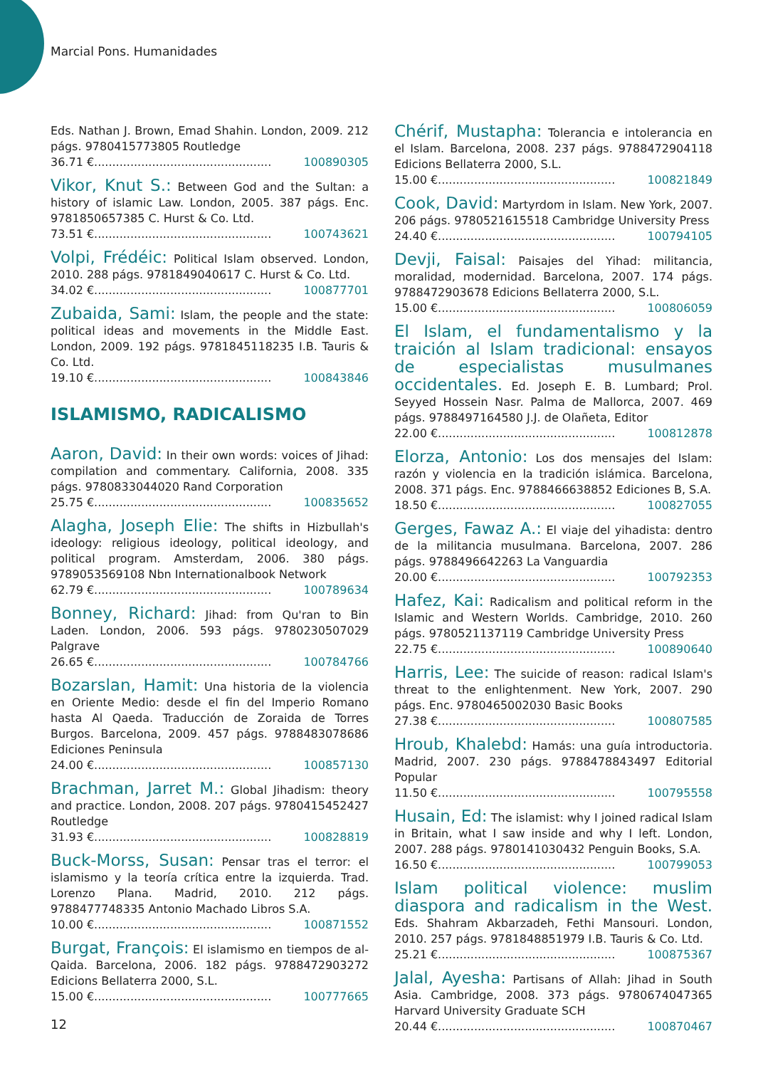Marcial Pons. Humanidades
Eds. Nathan J. Brown, Emad Shahin. London, 2009. 212 págs. 9780415773805 Routledge
36.71 €................................................. 100890305
Vikor, Knut S.: Between God and the Sultan: a history of islamic Law. London, 2005. 387 págs. Enc. 9781850657385 C. Hurst & Co. Ltd.
73.51 €................................................. 100743621
Volpi, Frédéic: Political Islam observed. London, 2010. 288 págs. 9781849040617 C. Hurst & Co. Ltd.
34.02 €................................................. 100877701
Zubaida, Sami: Islam, the people and the state: political ideas and movements in the Middle East. London, 2009. 192 págs. 9781845118235 I.B. Tauris & Co. Ltd.
19.10 €................................................. 100843846
ISLAMISMO, RADICALISMO
Aaron, David: In their own words: voices of Jihad: compilation and commentary. California, 2008. 335 págs. 9780833044020 Rand Corporation
25.75 €................................................. 100835652
Alagha, Joseph Elie: The shifts in Hizbullah's ideology: religious ideology, political ideology, and political program. Amsterdam, 2006. 380 págs. 9789053569108 Nbn Internationalbook Network
62.79 €................................................. 100789634
Bonney, Richard: Jihad: from Qu'ran to Bin Laden. London, 2006. 593 págs. 9780230507029 Palgrave
26.65 €................................................. 100784766
Bozarslan, Hamit: Una historia de la violencia en Oriente Medio: desde el fin del Imperio Romano hasta Al Qaeda. Traducción de Zoraida de Torres Burgos. Barcelona, 2009. 457 págs. 9788483078686 Ediciones Peninsula
24.00 €................................................. 100857130
Brachman, Jarret M.: Global Jihadism: theory and practice. London, 2008. 207 págs. 9780415452427 Routledge
31.93 €................................................. 100828819
Buck-Morss, Susan: Pensar tras el terror: el islamismo y la teoría crítica entre la izquierda. Trad. Lorenzo Plana. Madrid, 2010. 212 págs. 9788477748335 Antonio Machado Libros S.A.
10.00 €................................................. 100871552
Burgat, François: El islamismo en tiempos de al-Qaida. Barcelona, 2006. 182 págs. 9788472903272 Edicions Bellaterra 2000, S.L.
15.00 €................................................. 100777665
Chérif, Mustapha: Tolerancia e intolerancia en el Islam. Barcelona, 2008. 237 págs. 9788472904118 Edicions Bellaterra 2000, S.L.
15.00 €................................................. 100821849
Cook, David: Martyrdom in Islam. New York, 2007. 206 págs. 9780521615518 Cambridge University Press
24.40 €................................................. 100794105
Devji, Faisal: Paisajes del Yihad: militancia, moralidad, modernidad. Barcelona, 2007. 174 págs. 9788472903678 Edicions Bellaterra 2000, S.L.
15.00 €................................................. 100806059
El Islam, el fundamentalismo y la traición al Islam tradicional: ensayos de especialistas musulmanes occidentales. Ed. Joseph E. B. Lumbard; Prol. Seyyed Hossein Nasr. Palma de Mallorca, 2007. 469 págs. 9788497164580 J.J. de Olañeta, Editor
22.00 €................................................. 100812878
Elorza, Antonio: Los dos mensajes del Islam: razón y violencia en la tradición islámica. Barcelona, 2008. 371 págs. Enc. 9788466638852 Ediciones B, S.A.
18.50 €................................................. 100827055
Gerges, Fawaz A.: El viaje del yihadista: dentro de la militancia musulmana. Barcelona, 2007. 286 págs. 9788496642263 La Vanguardia
20.00 €................................................. 100792353
Hafez, Kai: Radicalism and political reform in the Islamic and Western Worlds. Cambridge, 2010. 260 págs. 9780521137119 Cambridge University Press
22.75 €................................................. 100890640
Harris, Lee: The suicide of reason: radical Islam's threat to the enlightenment. New York, 2007. 290 págs. Enc. 9780465002030 Basic Books
27.38 €................................................. 100807585
Hroub, Khalebd: Hamás: una guía introductoria. Madrid, 2007. 230 págs. 9788478843497 Editorial Popular
11.50 €................................................. 100795558
Husain, Ed: The islamist: why I joined radical Islam in Britain, what I saw inside and why I left. London, 2007. 288 págs. 9780141030432 Penguin Books, S.A.
16.50 €................................................. 100799053
Islam political violence: muslim diaspora and radicalism in the West. Eds. Shahram Akbarzadeh, Fethi Mansouri. London, 2010. 257 págs. 9781848851979 I.B. Tauris & Co. Ltd.
25.21 €................................................. 100875367
Jalal, Ayesha: Partisans of Allah: Jihad in South Asia. Cambridge, 2008. 373 págs. 9780674047365 Harvard University Graduate SCH
20.44 €................................................. 100870467
12